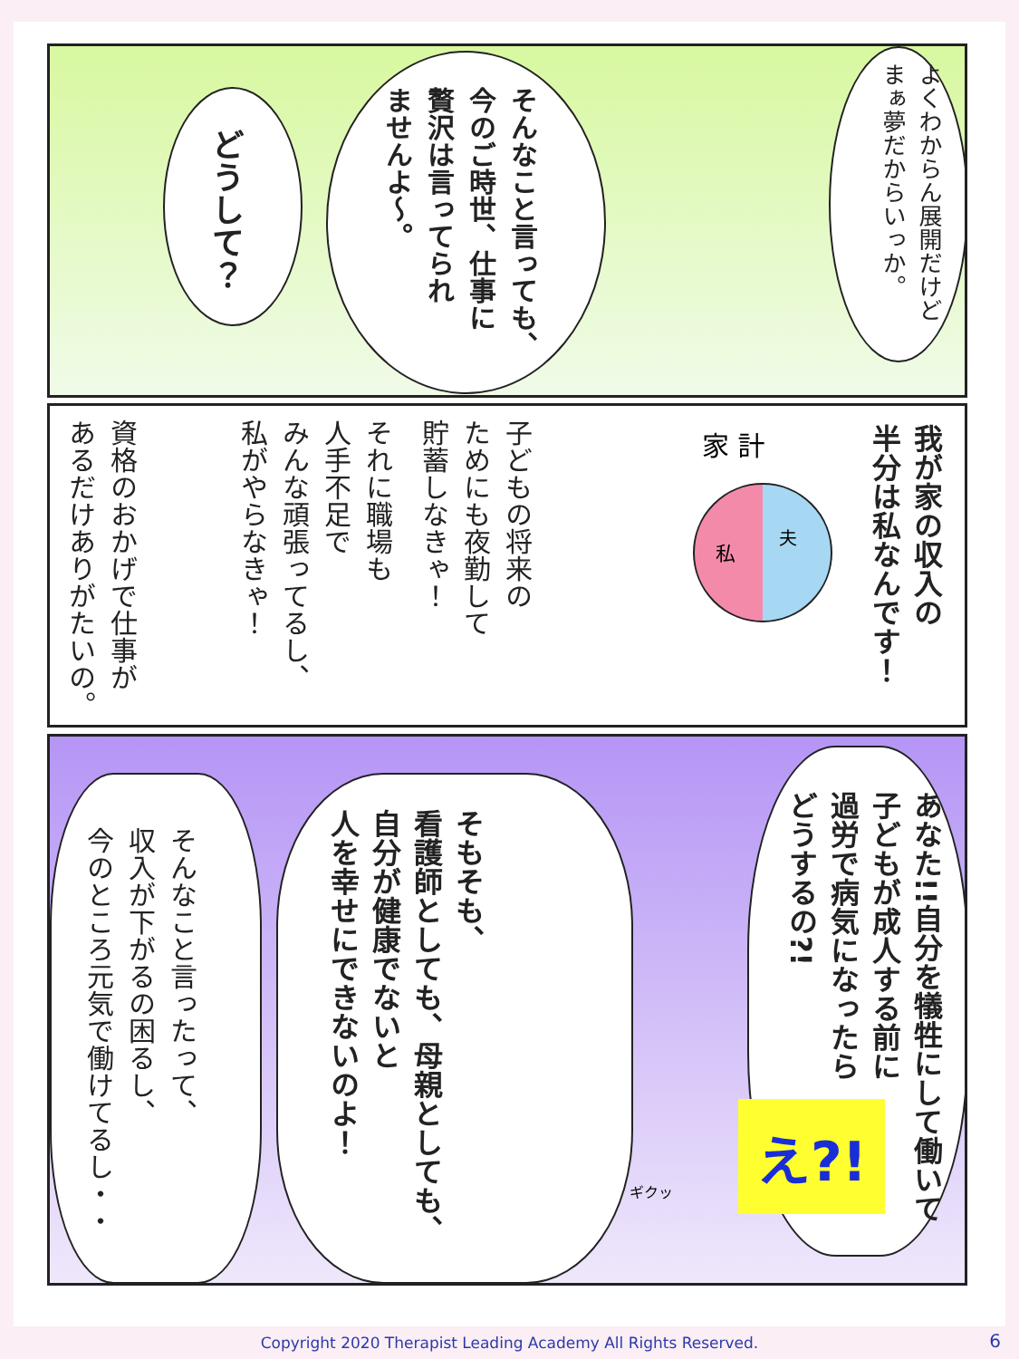よくわからん展開だけど
まぁ夢だからいっか。
そんなこと言っても、
今のご時世、仕事に
贅沢は言ってられ
ませんよ～。
どうして？
我が家の収入の
半分は私なんです！
家 計
私
夫
資格のおかげで仕事が
あるだけありがたいの。
それに職場も
人手不足で
みんな頑張ってるし、
私がやらなきゃ！
子どもの将来の
ためにも夜勤して
貯蓄しなきゃ！
あなた!!自分を犠牲にして働いて
子どもが成人する前に
過労で病気になったら
どうするの?!
そもそも、
看護師としても、母親としても、
自分が健康でないと
人を幸せにできないのよ！
そんなこと言ったって、
収入が下がるの困るし、
今のところ元気で働けてるし・・
え?!
ギクッ
Copyright 2020 Therapist Leading Academy All Rights Reserved. 6